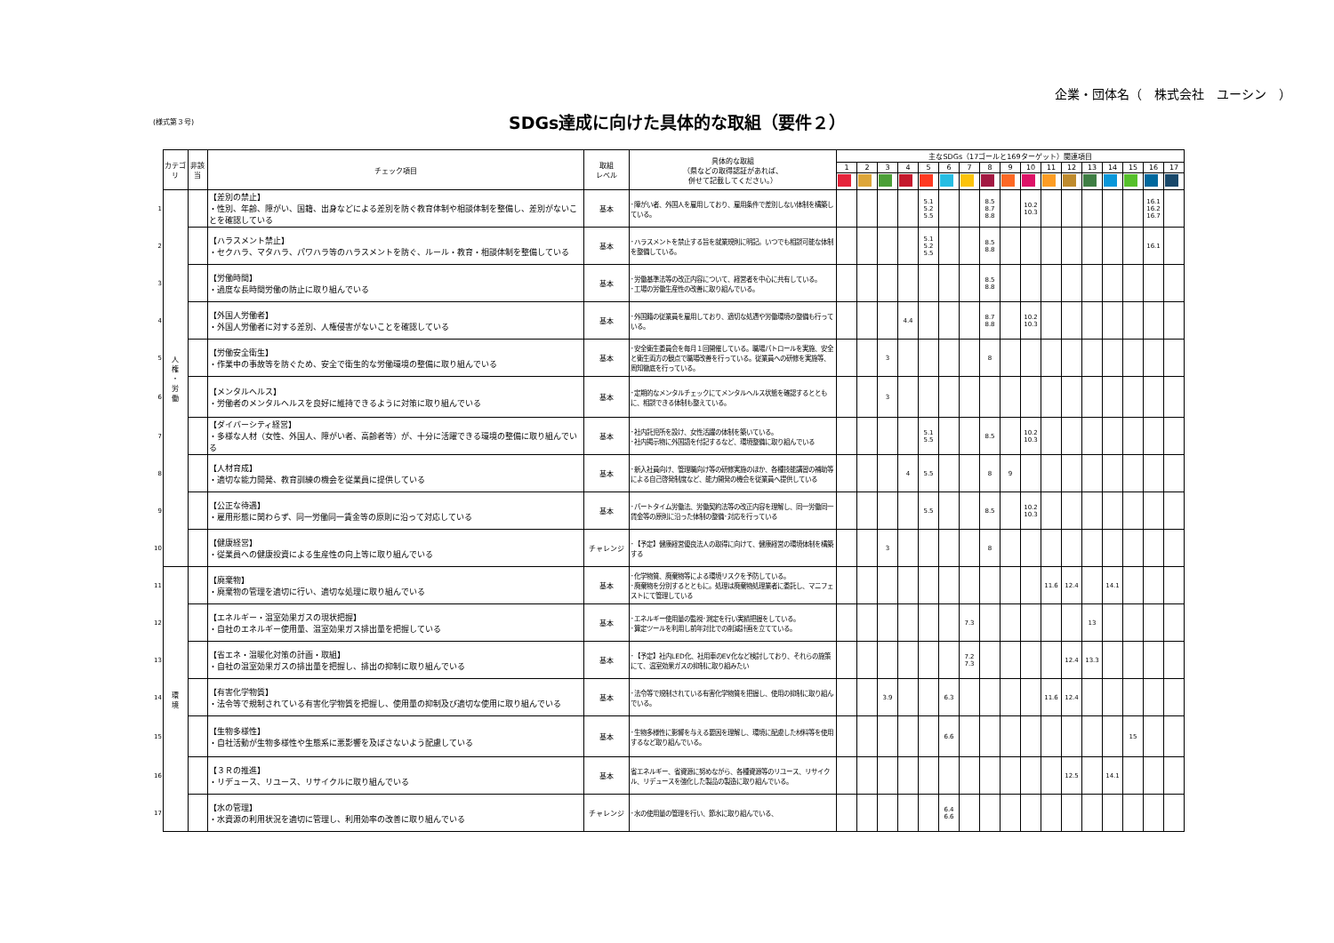企業・団体名（　株式会社　ユーシン　）
(様式第３号)
SDGs達成に向けた具体的な取組（要件２）
| | カテゴリ | 非該当 | チェック項目 | 取組 レベル | 具体的な取組 （県などの取得認証があれば、 併せて記載してください。） | 主なSDGs（17ゴールと169ターゲット）関連項目 | | | | | | | | | | | | | | | | |
| --- | --- | --- | --- | --- | --- | --- | --- | --- | --- | --- | --- | --- | --- | --- | --- | --- | --- | --- | --- | --- | --- | --- |
| | | | | | | 1 | 2 | 3 | 4 | 5 | 6 | 7 | 8 | 9 | 10 | 11 | 12 | 13 | 14 | 15 | 16 | 17 |
| 1 | 人 権 ・ 労 働 | | 【差別の禁止】 ・性別、年齢、障がい、国籍、出身などによる差別を防ぐ教育体制や相談体制を整備し、差別がないことを確認している | 基本 | ･障がい者、外国人を雇用しており、雇用条件で差別しない体制を構築している。 | | | | | 5.1 5.2 5.5 | | | 8.5 8.7 8.8 | | 10.2 10.3 | | | | | | 16.1 16.2 16.7 | |
| 2 | | | 【ハラスメント禁止】 ・セクハラ、マタハラ、パワハラ等のハラスメントを防ぐ、ルール・教育・相談体制を整備している | 基本 | ･ハラスメントを禁止する旨を就業規則に明記。いつでも相談可能な体制を整備している。 | | | | | 5.1 5.2 5.5 | | | 8.5 8.8 | | | | | | | | 16.1 | |
| 3 | | | 【労働時間】 ・過度な長時間労働の防止に取り組んでいる | 基本 | ･労働基準法等の改正内容について、経営者を中心に共有している。 ･工場の労働生産性の改善に取り組んでいる。 | | | | | | | | 8.5 8.8 | | | | | | | | | |
| 4 | | | 【外国人労働者】 ・外国人労働者に対する差別、人権侵害がないことを確認している | 基本 | ･外国籍の従業員を雇用しており、適切な処遇や労働環境の整備も行っている。 | | | | 4.4 | | | | 8.7 8.8 | | 10.2 10.3 | | | | | | | |
| 5 | | | 【労働安全衛生】 ・作業中の事故等を防ぐため、安全で衛生的な労働環境の整備に取り組んでいる | 基本 | ･安全衛生委員会を毎月１回開催している。職場パトロールを実施、安全と衛生両方の観点で職場改善を行っている。従業員への研修を実施等、周知徹底を行っている。 | | | 3 | | | | | 8 | | | | | | | | | |
| 6 | | | 【メンタルヘルス】 ・労働者のメンタルヘルスを良好に維持できるように対策に取り組んでいる | 基本 | ･定期的なメンタルチェックにてメンタルヘルス状態を確認するとともに、相談できる体制も整えている。 | | | 3 | | | | | | | | | | | | | | |
| 7 | | | 【ダイバーシティ経営】 ・多様な人材（女性、外国人、障がい者、高齢者等）が、十分に活躍できる環境の整備に取り組んでいる | 基本 | ･社内託児所を設け、女性活躍の体制を築いている。 ･社内掲示物に外国語を付記するなど、環境整備に取り組んでいる | | | | | 5.1 5.5 | | | 8.5 | | 10.2 10.3 | | | | | | | |
| 8 | | | 【人材育成】 ・適切な能力開発、教育訓練の機会を従業員に提供している | 基本 | ･新入社員向け、管理職向け等の研修実施のほか、各種技能講習の補助等による自己啓発制度など、能力開発の機会を従業員へ提供している | | | | 4 | 5.5 | | | 8 | 9 | | | | | | | | |
| 9 | | | 【公正な待遇】 ・雇用形態に関わらず、同一労働同一賃金等の原則に沿って対応している | 基本 | ･パートタイム労働法、労働契約法等の改正内容を理解し、同一労働同一賃金等の原則に沿った体制の整備･対応を行っている | | | | | 5.5 | | | 8.5 | | 10.2 10.3 | | | | | | | |
| 10 | | | 【健康経営】 ・従業員への健康投資による生産性の向上等に取り組んでいる | チャレンジ | ･【予定】健康経営優良法人の取得に向けて、健康経営の環境体制を構築する | | | 3 | | | | | 8 | | | | | | | | | |
| 11 | 環 境 | | 【廃棄物】 ・廃棄物の管理を適切に行い、適切な処理に取り組んでいる | 基本 | ･化学物質、廃棄物等による環境リスクを予防している。 ･廃棄物を分別するとともに。処理は廃棄物処理業者に委託し、マニフェストにて管理している | | | | | | | | | | | 11.6 | 12.4 | | 14.1 | | | |
| 12 | | | 【エネルギー・温室効果ガスの現状把握】 ・自社のエネルギー使用量、温室効果ガス排出量を把握している | 基本 | ･エネルギー使用量の監視･測定を行い実績把握をしている。 ･算定ツールを利用し前年対比での削減計画を立てている。 | | | | | | | 7.3 | | | | | | 13 | | | | |
| 13 | | | 【省エネ・温暖化対策の計画・取組】 ・自社の温室効果ガスの排出量を把握し、排出の抑制に取り組んでいる | 基本 | ･【予定】社内LED化、社用車のEV化など検討しており、それらの施策にて、温室効果ガスの抑制に取り組みたい | | | | | | | 7.2 7.3 | | | | | 12.4 | 13.3 | | | | |
| 14 | | | 【有害化学物質】 ・法令等で規制されている有害化学物質を把握し、使用量の抑制及び適切な使用に取り組んでいる | 基本 | ･法令等で規制されている有害化学物質を把握し、使用の抑制に取り組んでいる。 | | | 3.9 | | | 6.3 | | | | | 11.6 | 12.4 | | | | | |
| 15 | | | 【生物多様性】 ・自社活動が生物多様性や生態系に悪影響を及ぼさないよう配慮している | 基本 | ･生物多様性に影響を与える要因を理解し、環境に配慮した材料等を使用するなど取り組んでいる。 | | | | | | 6.6 | | | | | | | | | 15 | | |
| 16 | | | 【３Ｒの推進】 ・リデュース、リユース、リサイクルに取り組んでいる | 基本 | 省エネルギー、省資源に努めながら、各種資源等のリユース、リサイクル、リデュースを強化した製品の製造に取り組んでいる。 | | | | | | | | | | | | 12.5 | | 14.1 | | | |
| 17 | | | 【水の管理】 ・水資源の利用状況を適切に管理し、利用効率の改善に取り組んでいる | チャレンジ | ･水の使用量の管理を行い、節水に取り組んでいる、 | | | | | | 6.4 6.6 | | | | | | | | | | | |